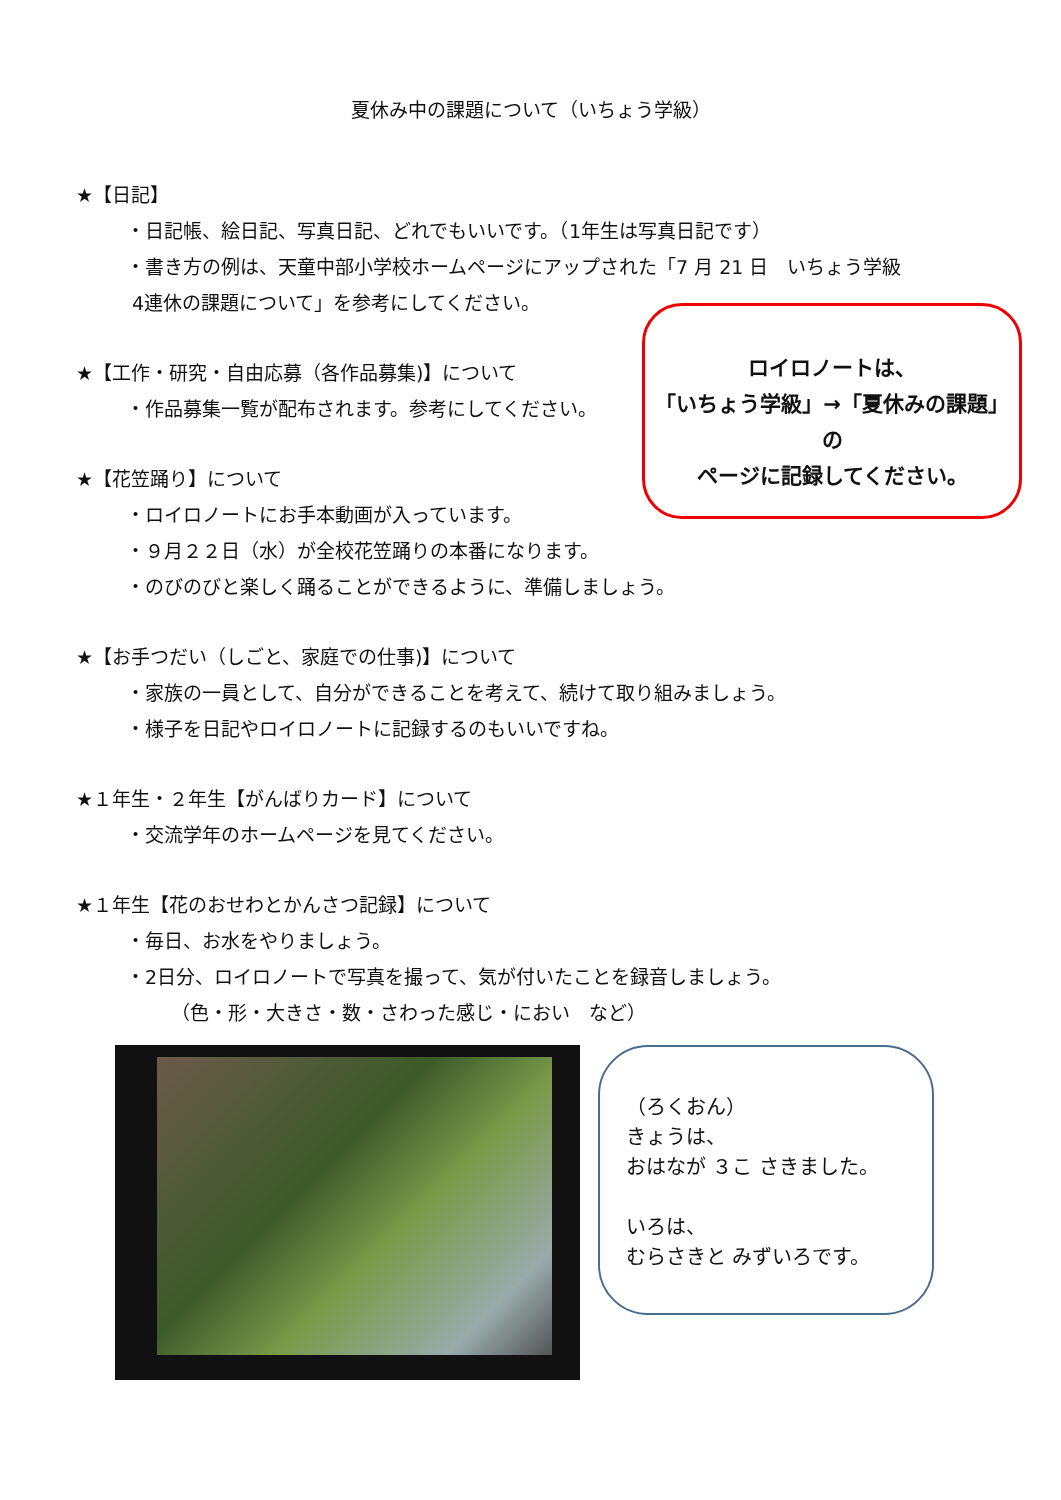夏休み中の課題について（いちょう学級）
★【日記】
・日記帳、絵日記、写真日記、どれでもいいです。（1年生は写真日記です）
・書き方の例は、天童中部小学校ホームページにアップされた「7 月 21 日　いちょう学級
4連休の課題について」を参考にしてください。
★【工作・研究・自由応募（各作品募集)】について
・作品募集一覧が配布されます。参考にしてください。
★【花笠踊り】について
・ロイロノートにお手本動画が入っています。
・９月２２日（水）が全校花笠踊りの本番になります。
・のびのびと楽しく踊ることができるように、準備しましょう。
★【お手つだい（しごと、家庭での仕事)】について
・家族の一員として、自分ができることを考えて、続けて取り組みましょう。
・様子を日記やロイロノートに記録するのもいいですね。
★１年生・２年生【がんばりカード】について
・交流学年のホームページを見てください。
★１年生【花のおせわとかんさつ記録】について
・毎日、お水をやりましょう。
・2日分、ロイロノートで写真を撮って、気が付いたことを録音しましょう。
（色・形・大きさ・数・さわった感じ・におい　など）
ロイロノートは、
「いちょう学級」→「夏休みの課題」
の
ページに記録してください。
（ろくおん）
きょうは、
おはなが ３こ さきました。
いろは、
むらさきと みずいろです。